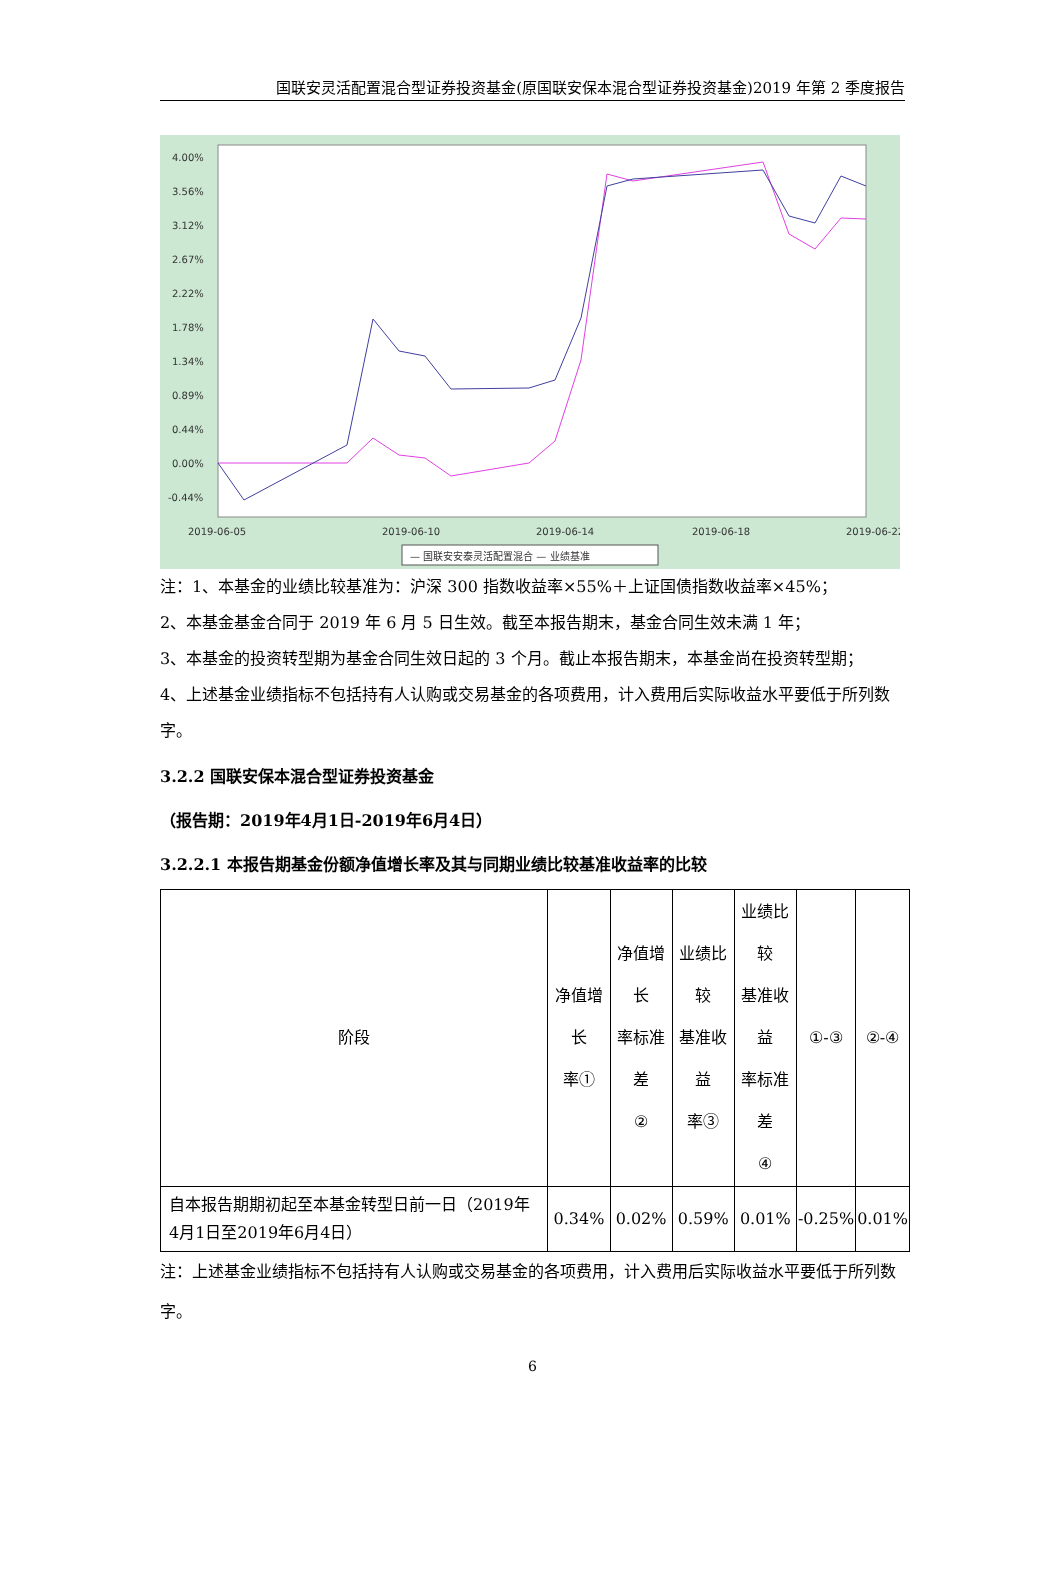国联安灵活配置混合型证券投资基金(原国联安保本混合型证券投资基金)2019 年第 2 季度报告
4.00%
3.56%
3.12%
2.67%
2.22%
1.78%
1.34%
0.89%
0.44%
0.00%
-0.44%
2019-06-05
2019-06-10
2019-06-14
2019-06-18
2019-06-22
— 国联安安泰灵活配置混合 — 业绩基准
注：1、本基金的业绩比较基准为：沪深 300 指数收益率×55%＋上证国债指数收益率×45%；
2、本基金基金合同于 2019 年 6 月 5 日生效。截至本报告期末，基金合同生效未满 1 年；
3、本基金的投资转型期为基金合同生效日起的 3 个月。截止本报告期末，本基金尚在投资转型期；
4、上述基金业绩指标不包括持有人认购或交易基金的各项费用，计入费用后实际收益水平要低于所列数字。
3.2.2 国联安保本混合型证券投资基金
（报告期：2019年4月1日-2019年6月4日）
3.2.2.1 本报告期基金份额净值增长率及其与同期业绩比较基准收益率的比较
| 阶段 | 净值增长 率① | 净值增长 率标准差 ② | 业绩比较 基准收益 率③ | 业绩比较 基准收益 率标准差 ④ | ①-③ | ②-④ |
| 自本报告期期初起至本基金转型日前一日（2019年4月1日至2019年6月4日） | 0.34% | 0.02% | 0.59% | 0.01% | -0.25% | 0.01% |
注：上述基金业绩指标不包括持有人认购或交易基金的各项费用，计入费用后实际收益水平要低于所列数字。
6